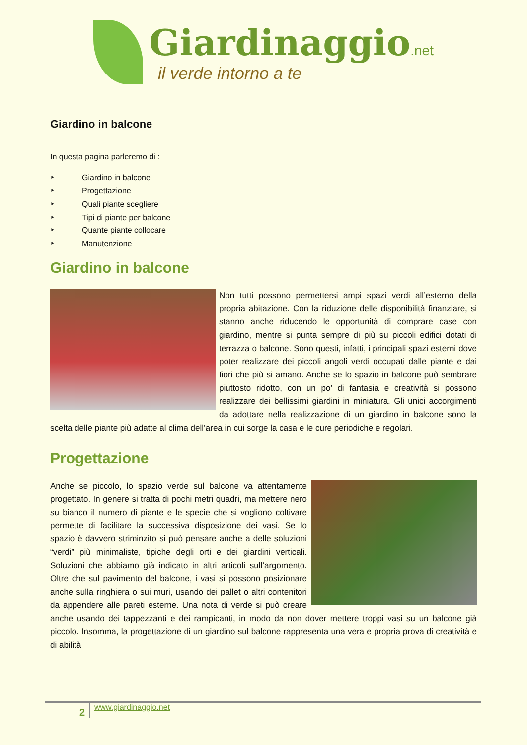Giardinaggio.net
il verde intorno a te
Giardino in balcone
In questa pagina parleremo di :
‣ Giardino in balcone
‣ Progettazione
‣ Quali piante scegliere
‣ Tipi di piante per balcone
‣ Quante piante collocare
‣ Manutenzione
Giardino in balcone
Non tutti possono permettersi ampi spazi verdi all’esterno della propria abitazione. Con la riduzione delle disponibilità finanziare, si stanno anche riducendo le opportunità di comprare case con giardino, mentre si punta sempre di più su piccoli edifici dotati di terrazza o balcone. Sono questi, infatti, i principali spazi esterni dove poter realizzare dei piccoli angoli verdi occupati dalle piante e dai fiori che più si amano. Anche se lo spazio in balcone può sembrare piuttosto ridotto, con un po’ di fantasia e creatività si possono realizzare dei bellissimi giardini in miniatura. Gli unici accorgimenti da adottare nella realizzazione di un giardino in balcone sono la scelta delle piante più adatte al clima dell’area in cui sorge la casa e le cure periodiche e regolari.
Progettazione
Anche se piccolo, lo spazio verde sul balcone va attentamente progettato. In genere si tratta di pochi metri quadri, ma mettere nero su bianco il numero di piante e le specie che si vogliono coltivare permette di facilitare la successiva disposizione dei vasi. Se lo spazio è davvero striminzito si può pensare anche a delle soluzioni “verdi” più minimaliste, tipiche degli orti e dei giardini verticali. Soluzioni che abbiamo già indicato in altri articoli sull’argomento. Oltre che sul pavimento del balcone, i vasi si possono posizionare anche sulla ringhiera o sui muri, usando dei pallet o altri contenitori da appendere alle pareti esterne. Una nota di verde si può creare anche usando dei tappezzanti e dei rampicanti, in modo da non dover mettere troppi vasi su un balcone già piccolo. Insomma, la progettazione di un giardino sul balcone rappresenta una vera e propria prova di creatività e di abilità
2
www.giardinaggio.net